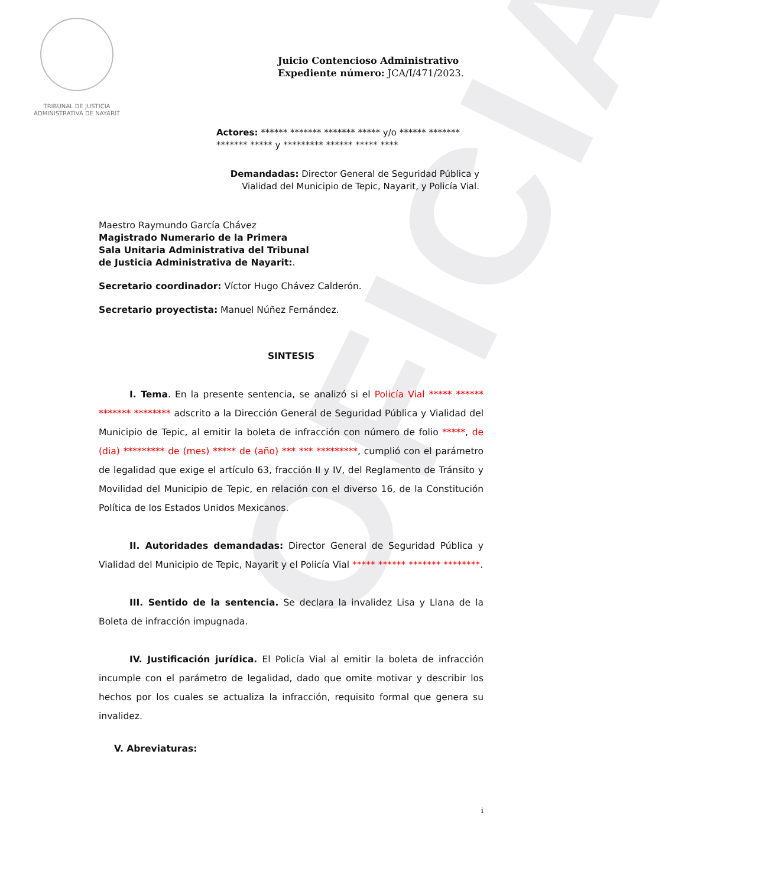OFICIAL
TRIBUNAL DE JUSTICIA
ADMINISTRATIVA DE NAYARIT
Juicio Contencioso Administrativo
Expediente número: JCA/I/471/2023.
Actores: ****** ******* ******* ***** y/o ****** ******* ******* ***** y ********* ****** ***** ****
Demandadas: Director General de Seguridad Pública y Vialidad del Municipio de Tepic, Nayarit, y Policía Vial.
Maestro Raymundo García Chávez
Magistrado Numerario de la Primera
Sala Unitaria Administrativa del Tribunal
de Justicia Administrativa de Nayarit:.
Secretario coordinador: Víctor Hugo Chávez Calderón.
Secretario proyectista: Manuel Núñez Fernández.
SINTESIS
I. Tema. En la presente sentencia, se analizó si el Policía Vial ***** ****** ******* ******** adscrito a la Dirección General de Seguridad Pública y Vialidad del Municipio de Tepic, al emitir la boleta de infracción con número de folio *****, de (dia) ********* de (mes) ***** de (año) *** *** *********, cumplió con el parámetro de legalidad que exige el artículo 63, fracción II y IV, del Reglamento de Tránsito y Movilidad del Municipio de Tepic, en relación con el diverso 16, de la Constitución Política de los Estados Unidos Mexicanos.
II. Autoridades demandadas: Director General de Seguridad Pública y Vialidad del Municipio de Tepic, Nayarit y el Policía Vial ***** ****** ******* ********.
III. Sentido de la sentencia. Se declara la invalidez Lisa y Llana de la Boleta de infracción impugnada.
IV. Justificación jurídica. El Policía Vial al emitir la boleta de infracción incumple con el parámetro de legalidad, dado que omite motivar y describir los hechos por los cuales se actualiza la infracción, requisito formal que genera su invalidez.
V. Abreviaturas:
i